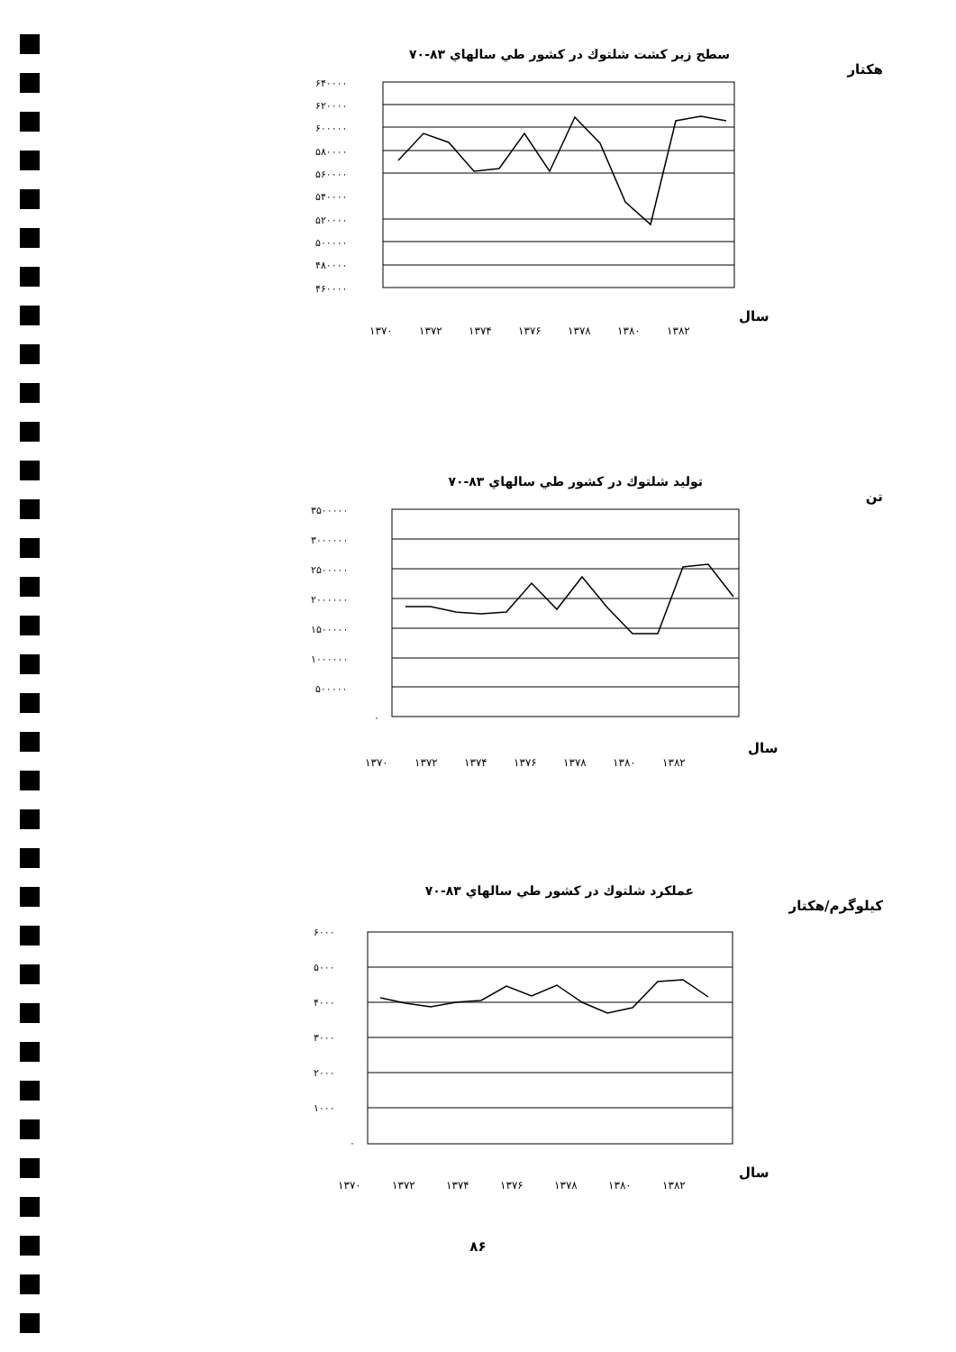سطح زير كشت شلتوك در كشور طي سالهاي ۸۳-۷۰
هكتار
۶۴۰۰۰۰
۶۲۰۰۰۰
۶۰۰۰۰۰
۵۸۰۰۰۰
۵۶۰۰۰۰
۵۴۰۰۰۰
۵۲۰۰۰۰
۵۰۰۰۰۰
۴۸۰۰۰۰
۴۶۰۰۰۰
۱۳۷۰
۱۳۷۲
۱۳۷۴
۱۳۷۶
۱۳۷۸
۱۳۸۰
۱۳۸۲
سال
توليد شلتوك در كشور طي سالهاي ۸۳-۷۰
تن
۳۵۰۰۰۰۰
۳۰۰۰۰۰۰
۲۵۰۰۰۰۰
۲۰۰۰۰۰۰
۱۵۰۰۰۰۰
۱۰۰۰۰۰۰
۵۰۰۰۰۰
۰
۱۳۷۰
۱۳۷۲
۱۳۷۴
۱۳۷۶
۱۳۷۸
۱۳۸۰
۱۳۸۲
سال
عملكرد شلتوك در كشور طي سالهاي ۸۳-۷۰
كيلوگرم/هكتار
۶۰۰۰
۵۰۰۰
۴۰۰۰
۳۰۰۰
۲۰۰۰
۱۰۰۰
۰
۱۳۷۰
۱۳۷۲
۱۳۷۴
۱۳۷۶
۱۳۷۸
۱۳۸۰
۱۳۸۲
سال
۸۶